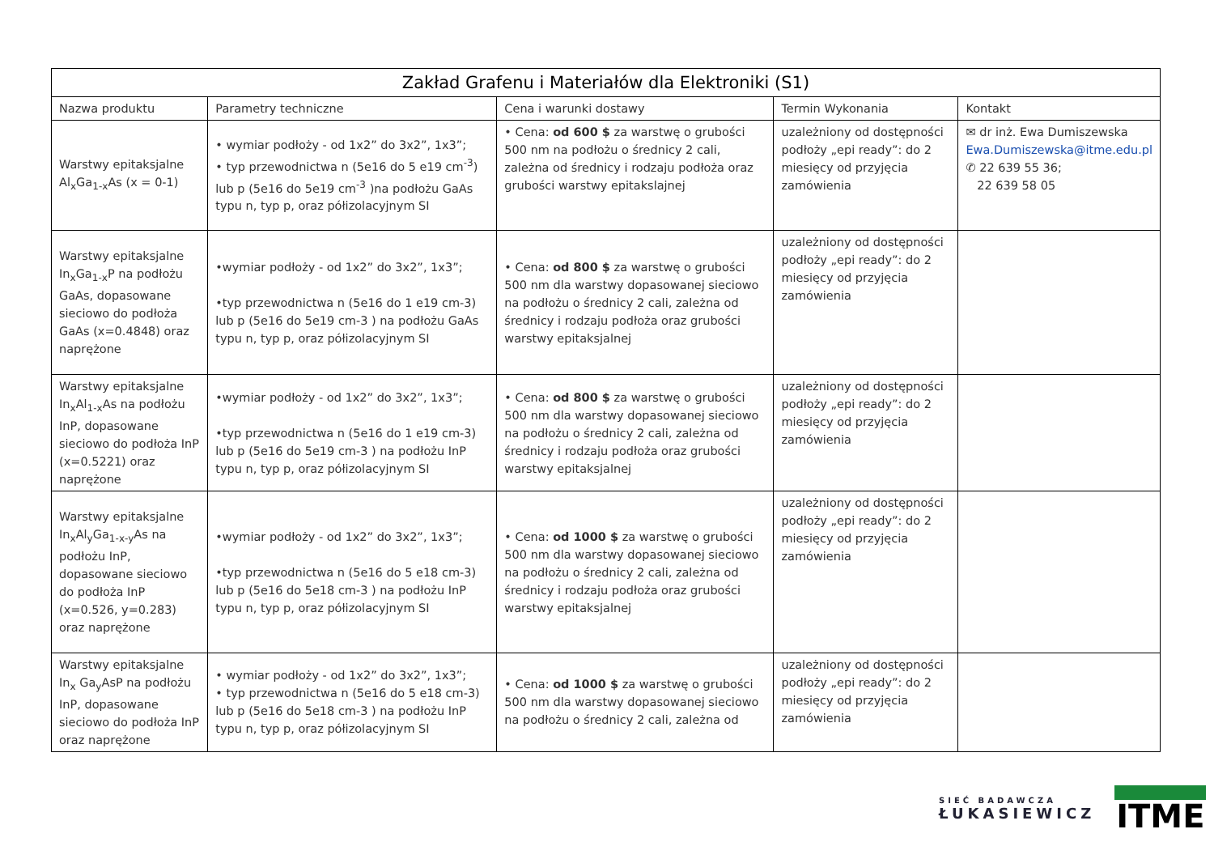| Zakład Grafenu i Materiałów dla Elektroniki (S1) | | | | |
| --- | --- | --- | --- | --- |
| Nazwa produktu | Parametry techniczne | Cena i warunki dostawy | Termin Wykonania | Kontakt |
| Warstwy epitaksjalne Al<sub>x</sub>Ga<sub>1-x</sub>As (x = 0-1) | • wymiar podłoży - od 1x2” do 3x2”, 1x3”; • typ przewodnictwa n (5e16 do 5 e19 cm<sup>-3</sup>) lub p (5e16 do 5e19 cm<sup>-3</sup> )na podłożu GaAs typu n, typ p, oraz półizolacyjnym SI | • Cena: od 600 $ za warstwę o grubości 500 nm na podłożu o średnicy 2 cali, zależna od średnicy i rodzaju podłoża oraz grubości warstwy epitakslajnej | uzależniony od dostępności podłoży „epi ready”: do 2 miesięcy od przyjęcia zamówienia | ✉ dr inż. Ewa Dumiszewska Ewa.Dumiszewska@itme.edu.pl ✆ 22 639 55 36; 22 639 58 05 |
| Warstwy epitaksjalne In<sub>x</sub>Ga<sub>1-x</sub>P na podłożu GaAs, dopasowane sieciowo do podłoża GaAs (x=0.4848) oraz naprężone | •wymiar podłoży - od 1x2” do 3x2”, 1x3”; •typ przewodnictwa n (5e16 do 1 e19 cm-3) lub p (5e16 do 5e19 cm-3 ) na podłożu GaAs typu n, typ p, oraz półizolacyjnym SI | • Cena: od 800 $ za warstwę o grubości 500 nm dla warstwy dopasowanej sieciowo na podłożu o średnicy 2 cali, zależna od średnicy i rodzaju podłoża oraz grubości warstwy epitaksjalnej | uzależniony od dostępności podłoży „epi ready”: do 2 miesięcy od przyjęcia zamówienia | |
| Warstwy epitaksjalne In<sub>x</sub>Al<sub>1-x</sub>As na podłożu InP, dopasowane sieciowo do podłoża InP (x=0.5221) oraz naprężone | •wymiar podłoży - od 1x2” do 3x2”, 1x3”; •typ przewodnictwa n (5e16 do 1 e19 cm-3) lub p (5e16 do 5e19 cm-3 ) na podłożu InP typu n, typ p, oraz półizolacyjnym SI | • Cena: od 800 $ za warstwę o grubości 500 nm dla warstwy dopasowanej sieciowo na podłożu o średnicy 2 cali, zależna od średnicy i rodzaju podłoża oraz grubości warstwy epitaksjalnej | uzależniony od dostępności podłoży „epi ready”: do 2 miesięcy od przyjęcia zamówienia | |
| Warstwy epitaksjalne In<sub>x</sub>Al<sub>y</sub>Ga<sub>1-x-y</sub>As na podłożu InP, dopasowane sieciowo do podłoża InP (x=0.526, y=0.283) oraz naprężone | •wymiar podłoży - od 1x2” do 3x2”, 1x3”; •typ przewodnictwa n (5e16 do 5 e18 cm-3) lub p (5e16 do 5e18 cm-3 ) na podłożu InP typu n, typ p, oraz półizolacyjnym SI | • Cena: od 1000 $ za warstwę o grubości 500 nm dla warstwy dopasowanej sieciowo na podłożu o średnicy 2 cali, zależna od średnicy i rodzaju podłoża oraz grubości warstwy epitaksjalnej | uzależniony od dostępności podłoży „epi ready”: do 2 miesięcy od przyjęcia zamówienia | |
| Warstwy epitaksjalne In<sub>x</sub> Ga<sub>y</sub>AsP na podłożu InP, dopasowane sieciowo do podłoża InP oraz naprężone | • wymiar podłoży - od 1x2” do 3x2”, 1x3”; • typ przewodnictwa n (5e16 do 5 e18 cm-3) lub p (5e16 do 5e18 cm-3 ) na podłożu InP typu n, typ p, oraz półizolacyjnym SI | • Cena: od 1000 $ za warstwę o grubości 500 nm dla warstwy dopasowanej sieciowo na podłożu o średnicy 2 cali, zależna od | uzależniony od dostępności podłoży „epi ready”: do 2 miesięcy od przyjęcia zamówienia | |
SIEĆ BADAWCZA
ŁUKASIEWICZ
ITME